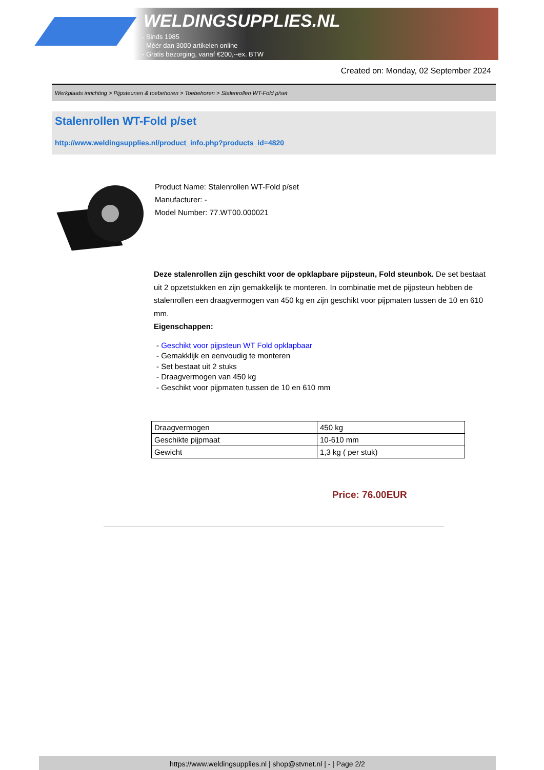WELDINGSUPPLIES.NL
- Sinds 1985
- Méér dan 3000 artikelen online
- Gratis bezorging, vanaf €200,--ex. BTW
Created on: Monday, 02 September 2024
Werkplaats inrichting > Pijpsteunen & toebehoren > Toebehoren > Stalenrollen WT-Fold p/set
Stalenrollen WT-Fold p/set
http://www.weldingsupplies.nl/product_info.php?products_id=4820
Product Name: Stalenrollen WT-Fold p/set
Manufacturer: -
Model Number: 77.WT00.000021
Deze stalenrollen zijn geschikt voor de opklapbare pijpsteun, Fold steunbok. De set bestaat uit 2 opzetstukken en zijn gemakkelijk te monteren. In combinatie met de pijpsteun hebben de stalenrollen een draagvermogen van 450 kg en zijn geschikt voor pijpmaten tussen de 10 en 610 mm.
Eigenschappen:
- Geschikt voor pijpsteun WT Fold opklapbaar
- Gemakklijk en eenvoudig te monteren
- Set bestaat uit 2 stuks
- Draagvermogen van 450 kg
- Geschikt voor pijpmaten tussen de 10 en 610 mm
| Draagvermogen | 450 kg |
| Geschikte pijpmaat | 10-610 mm |
| Gewicht | 1,3 kg ( per stuk) |
Price: 76.00EUR
https://www.weldingsupplies.nl | shop@stvnet.nl | - | Page 2/2